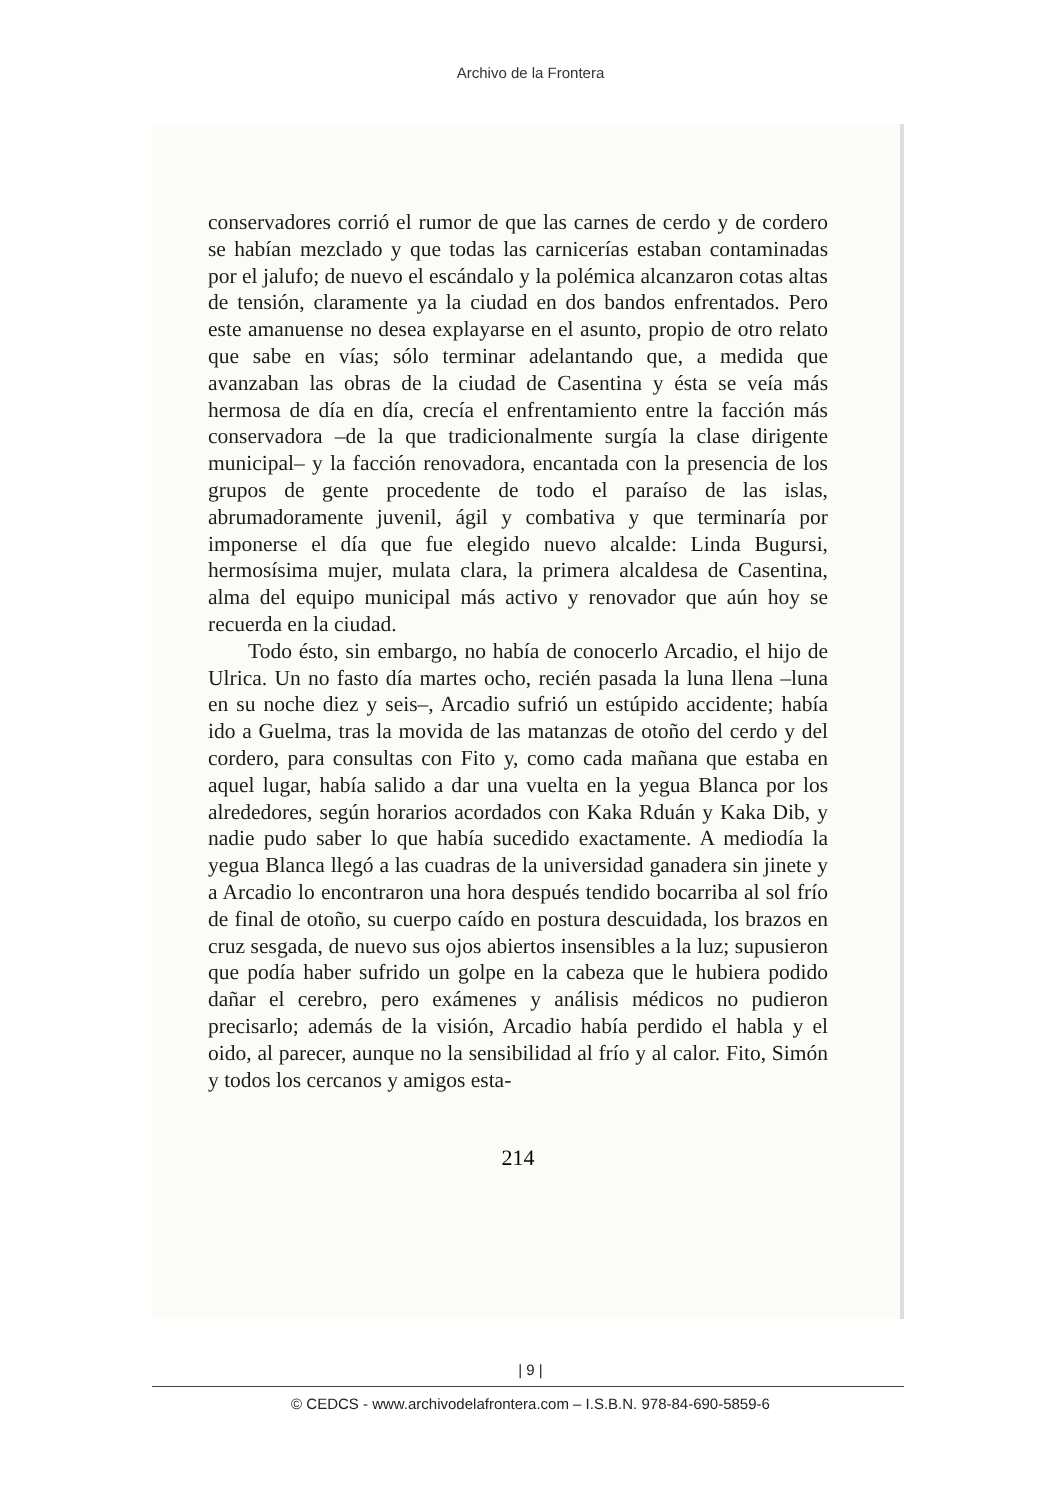Archivo de la Frontera
conservadores corrió el rumor de que las carnes de cerdo y de cordero se habían mezclado y que todas las carnicerías estaban contaminadas por el jalufo; de nuevo el escándalo y la polémica alcanzaron cotas altas de tensión, claramente ya la ciudad en dos bandos enfrentados. Pero este amanuense no desea explayarse en el asunto, propio de otro relato que sabe en vías; sólo terminar adelantando que, a medida que avanzaban las obras de la ciudad de Casentina y ésta se veía más hermosa de día en día, crecía el enfrentamiento entre la facción más conservadora –de la que tradicionalmente surgía la clase dirigente municipal– y la facción renovadora, encantada con la presencia de los grupos de gente procedente de todo el paraíso de las islas, abrumadoramente juvenil, ágil y combativa y que terminaría por imponerse el día que fue elegido nuevo alcalde: Linda Bugursi, hermosísima mujer, mulata clara, la primera alcaldesa de Casentina, alma del equipo municipal más activo y renovador que aún hoy se recuerda en la ciudad.
Todo ésto, sin embargo, no había de conocerlo Arcadio, el hijo de Ulrica. Un no fasto día martes ocho, recién pasada la luna llena –luna en su noche diez y seis–, Arcadio sufrió un estúpido accidente; había ido a Guelma, tras la movida de las matanzas de otoño del cerdo y del cordero, para consultas con Fito y, como cada mañana que estaba en aquel lugar, había salido a dar una vuelta en la yegua Blanca por los alrededores, según horarios acordados con Kaka Rduán y Kaka Dib, y nadie pudo saber lo que había sucedido exactamente. A mediodía la yegua Blanca llegó a las cuadras de la universidad ganadera sin jinete y a Arcadio lo encontraron una hora después tendido bocarriba al sol frío de final de otoño, su cuerpo caído en postura descuidada, los brazos en cruz sesgada, de nuevo sus ojos abiertos insensibles a la luz; supusieron que podía haber sufrido un golpe en la cabeza que le hubiera podido dañar el cerebro, pero exámenes y análisis médicos no pudieron precisarlo; además de la visión, Arcadio había perdido el habla y el oido, al parecer, aunque no la sensibilidad al frío y al calor. Fito, Simón y todos los cercanos y amigos esta-
214
| 9 |
© CEDCS - www.archivodelafrontera.com – I.S.B.N. 978-84-690-5859-6